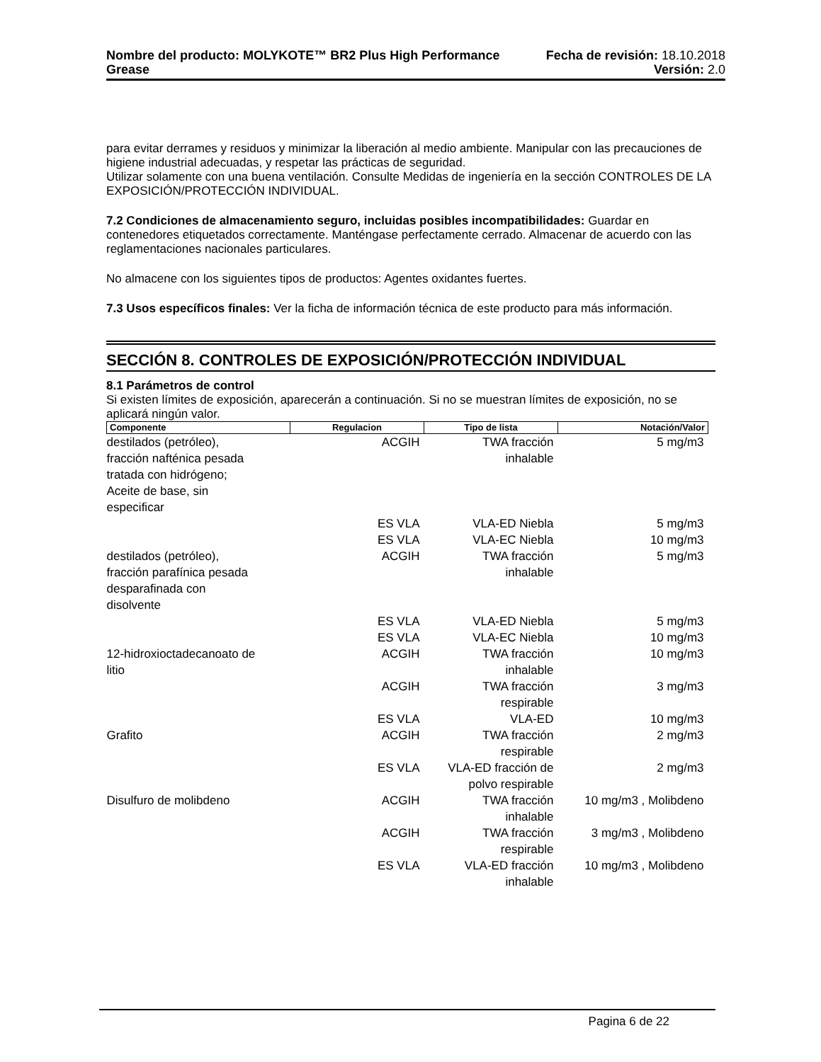Nombre del producto: MOLYKOTE™ BR2 Plus High Performance Fecha de revisión: 18.10.2018
Grease Versión: 2.0
para evitar derrames y residuos y minimizar la liberación al medio ambiente. Manipular con las precauciones de higiene industrial adecuadas, y respetar las prácticas de seguridad.
Utilizar solamente con una buena ventilación. Consulte Medidas de ingeniería en la sección CONTROLES DE LA EXPOSICIÓN/PROTECCIÓN INDIVIDUAL.
7.2 Condiciones de almacenamiento seguro, incluidas posibles incompatibilidades: Guardar en contenedores etiquetados correctamente. Manténgase perfectamente cerrado. Almacenar de acuerdo con las reglamentaciones nacionales particulares.
No almacene con los siguientes tipos de productos: Agentes oxidantes fuertes.
7.3 Usos específicos finales: Ver la ficha de información técnica de este producto para más información.
SECCIÓN 8. CONTROLES DE EXPOSICIÓN/PROTECCIÓN INDIVIDUAL
8.1 Parámetros de control
Si existen límites de exposición, aparecerán a continuación. Si no se muestran límites de exposición, no se aplicará ningún valor.
| Componente | Regulacion | Tipo de lista | Notación/Valor |
| --- | --- | --- | --- |
| destilados (petróleo), fracción nafténica pesada tratada con hidrógeno; Aceite de base, sin especificar | ACGIH | TWA fracción inhalable | 5 mg/m3 |
| | ES VLA | VLA-ED Niebla | 5 mg/m3 |
| | ES VLA | VLA-EC Niebla | 10 mg/m3 |
| destilados (petróleo), fracción parafínica pesada desparafinada con disolvente | ACGIH | TWA fracción inhalable | 5 mg/m3 |
| | ES VLA | VLA-ED Niebla | 5 mg/m3 |
| | ES VLA | VLA-EC Niebla | 10 mg/m3 |
| 12-hidroxioctadecanoato de litio | ACGIH | TWA fracción inhalable | 10 mg/m3 |
| | ACGIH | TWA fracción respirable | 3 mg/m3 |
| | ES VLA | VLA-ED | 10 mg/m3 |
| Grafito | ACGIH | TWA fracción respirable | 2 mg/m3 |
| | ES VLA | VLA-ED fracción de polvo respirable | 2 mg/m3 |
| Disulfuro de molibdeno | ACGIH | TWA fracción inhalable | 10 mg/m3 , Molibdeno |
| | ACGIH | TWA fracción respirable | 3 mg/m3 , Molibdeno |
| | ES VLA | VLA-ED fracción inhalable | 10 mg/m3 , Molibdeno |
Pagina 6 de 22